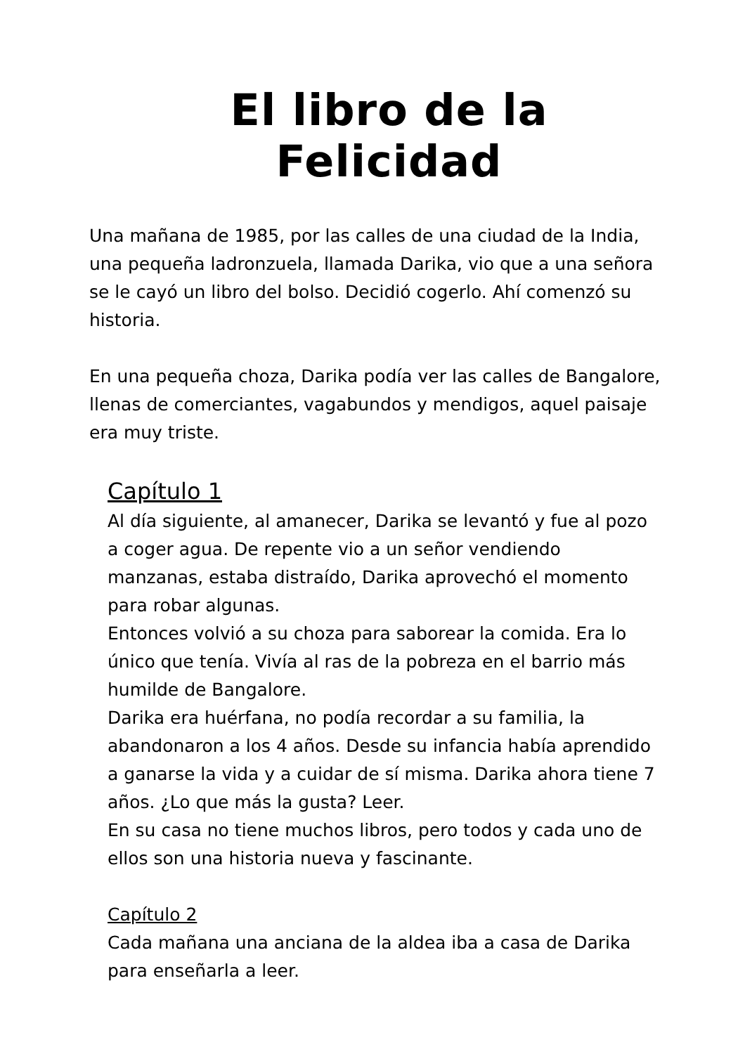El libro de la Felicidad
Una mañana de 1985, por las calles de una ciudad de la India, una pequeña ladronzuela, llamada Darika, vio que a una señora se le cayó un libro del bolso. Decidió cogerlo. Ahí comenzó su historia.
En una pequeña choza, Darika podía ver las calles de Bangalore, llenas de comerciantes, vagabundos y mendigos, aquel paisaje era muy triste.
Capítulo 1
Al día siguiente, al amanecer, Darika se levantó y fue al pozo a coger agua. De repente vio a un señor vendiendo manzanas, estaba distraído, Darika aprovechó el momento para robar algunas.
Entonces volvió a su choza para saborear la comida. Era lo único que tenía. Vivía al ras de la pobreza en el barrio más humilde de Bangalore.
Darika era huérfana, no podía recordar a su familia, la abandonaron a los 4 años. Desde su infancia había aprendido a ganarse la vida y a cuidar de sí misma. Darika ahora tiene 7 años. ¿Lo que más la gusta? Leer.
En su casa no tiene muchos libros, pero todos y cada uno de ellos son una historia nueva y fascinante.
Capítulo 2
Cada mañana una anciana de la aldea iba a casa de Darika para enseñarla a leer.